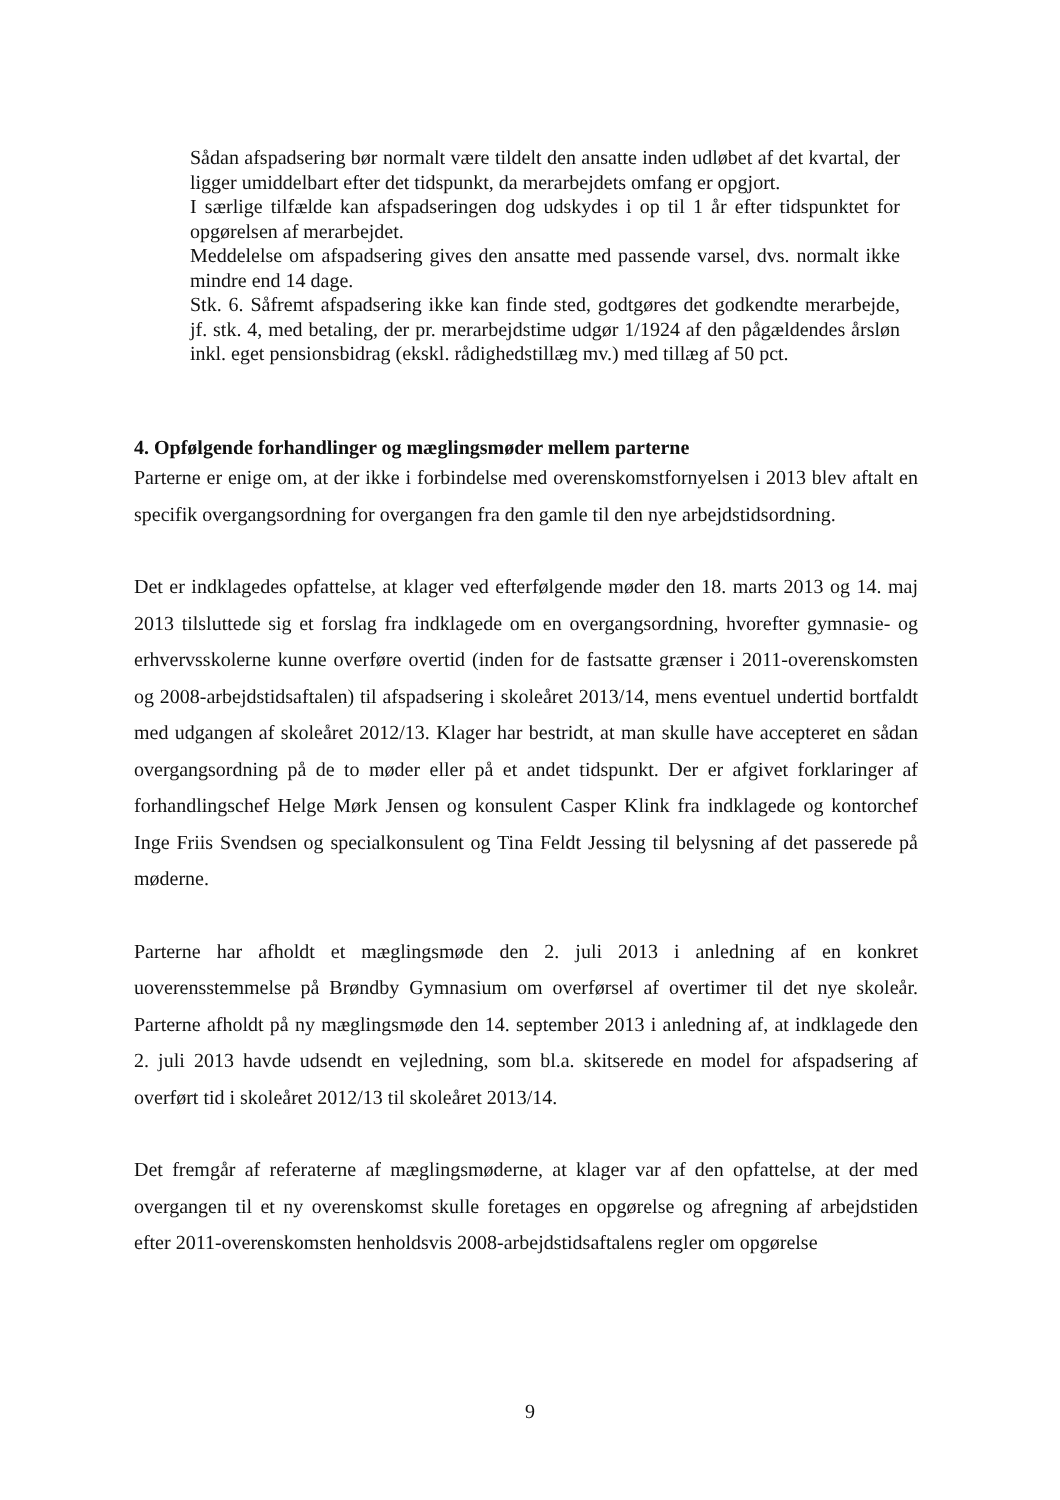Sådan afspadsering bør normalt være tildelt den ansatte inden udløbet af det kvartal, der ligger umiddelbart efter det tidspunkt, da merarbejdets omfang er opgjort.
I særlige tilfælde kan afspadseringen dog udskydes i op til 1 år efter tidspunktet for opgørelsen af merarbejdet.
Meddelelse om afspadsering gives den ansatte med passende varsel, dvs. normalt ikke mindre end 14 dage.
Stk. 6. Såfremt afspadsering ikke kan finde sted, godtgøres det godkendte merarbejde, jf. stk. 4, med betaling, der pr. merarbejdstime udgør 1/1924 af den pågældendes årsløn inkl. eget pensionsbidrag (ekskl. rådighedstillæg mv.) med tillæg af 50 pct.
4. Opfølgende forhandlinger og mæglingsmøder mellem parterne
Parterne er enige om, at der ikke i forbindelse med overenskomstfornyelsen i 2013 blev aftalt en specifik overgangsordning for overgangen fra den gamle til den nye arbejdstidsordning.
Det er indklagedes opfattelse, at klager ved efterfølgende møder den 18. marts 2013 og 14. maj 2013 tilsluttede sig et forslag fra indklagede om en overgangsordning, hvorefter gymnasie- og erhvervsskolerne kunne overføre overtid (inden for de fastsatte grænser i 2011-overenskomsten og 2008-arbejdstidsaftalen) til afspadsering i skoleåret 2013/14, mens eventuel undertid bortfaldt med udgangen af skoleåret 2012/13. Klager har bestridt, at man skulle have accepteret en sådan overgangsordning på de to møder eller på et andet tidspunkt. Der er afgivet forklaringer af forhandlingschef Helge Mørk Jensen og konsulent Casper Klink fra indklagede og kontorchef Inge Friis Svendsen og specialkonsulent og Tina Feldt Jessing til belysning af det passerede på møderne.
Parterne har afholdt et mæglingsmøde den 2. juli 2013 i anledning af en konkret uoverensstemmelse på Brøndby Gymnasium om overførsel af overtimer til det nye skoleår. Parterne afholdt på ny mæglingsmøde den 14. september 2013 i anledning af, at indklagede den 2. juli 2013 havde udsendt en vejledning, som bl.a. skitserede en model for afspadsering af overført tid i skoleåret 2012/13 til skoleåret 2013/14.
Det fremgår af referaterne af mæglingsmøderne, at klager var af den opfattelse, at der med overgangen til et ny overenskomst skulle foretages en opgørelse og afregning af arbejdstiden efter 2011-overenskomsten henholdsvis 2008-arbejdstidsaftalens regler om opgørelse
9